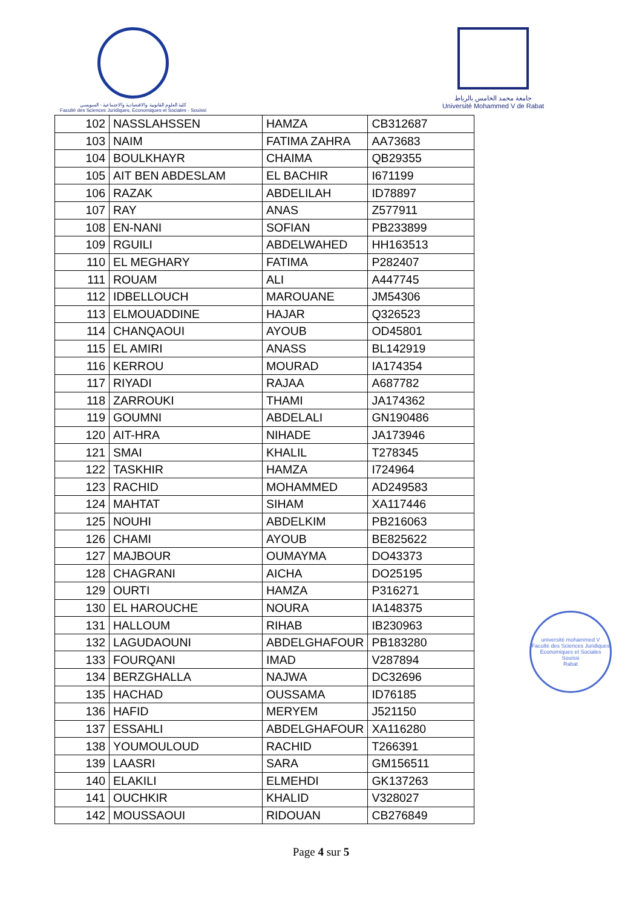كلية العلوم القانونية والاقتصادية والاجتماعية - السويسي
Faculté des Sciences Juridiques, Economiques et Sociales - Souissi
جامعة محمد الخامس بالرباط
Université Mohammed V de Rabat
université mohammed V
Faculté des Sciences Juridiques Economiques et Sociales Souissi
Rabat
| 102 | NASSLAHSSEN | HAMZA | CB312687 |
| 103 | NAIM | FATIMA ZAHRA | AA73683 |
| 104 | BOULKHAYR | CHAIMA | QB29355 |
| 105 | AIT BEN ABDESLAM | EL BACHIR | I671199 |
| 106 | RAZAK | ABDELILAH | ID78897 |
| 107 | RAY | ANAS | Z577911 |
| 108 | EN-NANI | SOFIAN | PB233899 |
| 109 | RGUILI | ABDELWAHED | HH163513 |
| 110 | EL MEGHARY | FATIMA | P282407 |
| 111 | ROUAM | ALI | A447745 |
| 112 | IDBELLOUCH | MAROUANE | JM54306 |
| 113 | ELMOUADDINE | HAJAR | Q326523 |
| 114 | CHANQAOUI | AYOUB | OD45801 |
| 115 | EL AMIRI | ANASS | BL142919 |
| 116 | KERROU | MOURAD | IA174354 |
| 117 | RIYADI | RAJAA | A687782 |
| 118 | ZARROUKI | THAMI | JA174362 |
| 119 | GOUMNI | ABDELALI | GN190486 |
| 120 | AIT-HRA | NIHADE | JA173946 |
| 121 | SMAI | KHALIL | T278345 |
| 122 | TASKHIR | HAMZA | I724964 |
| 123 | RACHID | MOHAMMED | AD249583 |
| 124 | MAHTAT | SIHAM | XA117446 |
| 125 | NOUHI | ABDELKIM | PB216063 |
| 126 | CHAMI | AYOUB | BE825622 |
| 127 | MAJBOUR | OUMAYMA | DO43373 |
| 128 | CHAGRANI | AICHA | DO25195 |
| 129 | OURTI | HAMZA | P316271 |
| 130 | EL HAROUCHE | NOURA | IA148375 |
| 131 | HALLOUM | RIHAB | IB230963 |
| 132 | LAGUDAOUNI | ABDELGHAFOUR | PB183280 |
| 133 | FOURQANI | IMAD | V287894 |
| 134 | BERZGHALLA | NAJWA | DC32696 |
| 135 | HACHAD | OUSSAMA | ID76185 |
| 136 | HAFID | MERYEM | J521150 |
| 137 | ESSAHLI | ABDELGHAFOUR | XA116280 |
| 138 | YOUMOULOUD | RACHID | T266391 |
| 139 | LAASRI | SARA | GM156511 |
| 140 | ELAKILI | ELMEHDI | GK137263 |
| 141 | OUCHKIR | KHALID | V328027 |
| 142 | MOUSSAOUI | RIDOUAN | CB276849 |
Page 4 sur 5